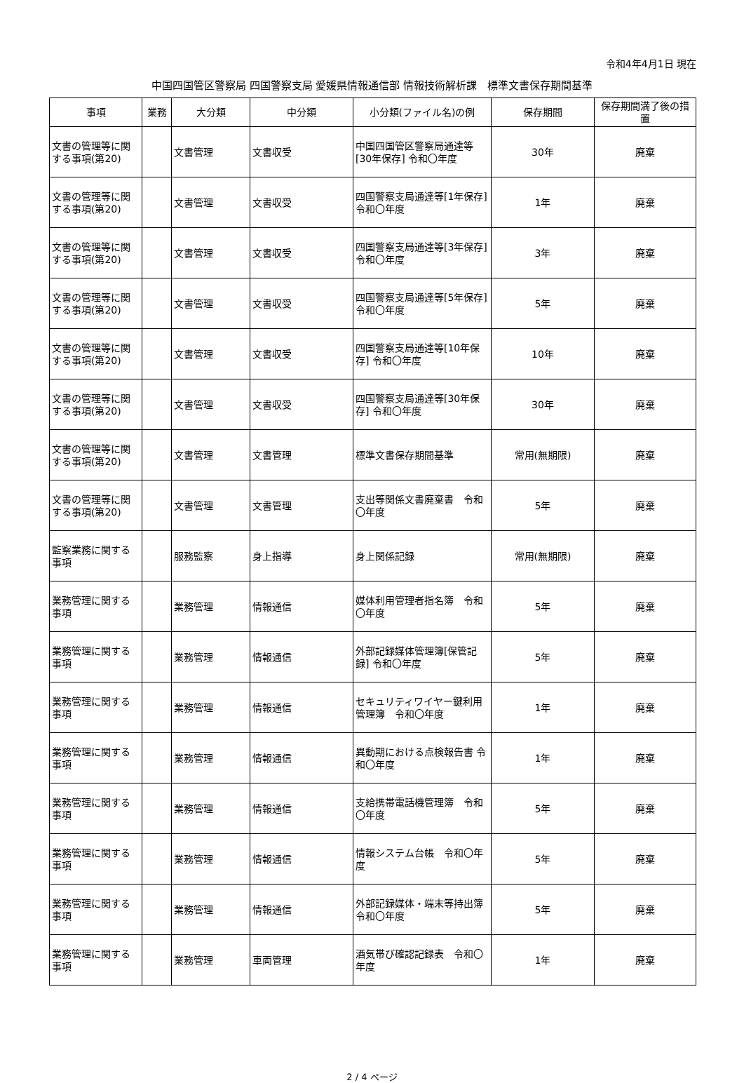令和4年4月1日 現在
中国四国管区警察局 四国警察支局 愛媛県情報通信部 情報技術解析課　標準文書保存期間基準
| 事項 | 業務 | 大分類 | 中分類 | 小分類(ファイル名)の例 | 保存期間 | 保存期間満了後の措置 |
| --- | --- | --- | --- | --- | --- | --- |
| 文書の管理等に関する事項(第20) | | 文書管理 | 文書収受 | 中国四国管区警察局通達等[30年保存] 令和〇年度 | 30年 | 廃棄 |
| 文書の管理等に関する事項(第20) | | 文書管理 | 文書収受 | 四国警察支局通達等[1年保存] 令和〇年度 | 1年 | 廃棄 |
| 文書の管理等に関する事項(第20) | | 文書管理 | 文書収受 | 四国警察支局通達等[3年保存] 令和〇年度 | 3年 | 廃棄 |
| 文書の管理等に関する事項(第20) | | 文書管理 | 文書収受 | 四国警察支局通達等[5年保存] 令和〇年度 | 5年 | 廃棄 |
| 文書の管理等に関する事項(第20) | | 文書管理 | 文書収受 | 四国警察支局通達等[10年保存] 令和〇年度 | 10年 | 廃棄 |
| 文書の管理等に関する事項(第20) | | 文書管理 | 文書収受 | 四国警察支局通達等[30年保存] 令和〇年度 | 30年 | 廃棄 |
| 文書の管理等に関する事項(第20) | | 文書管理 | 文書管理 | 標準文書保存期間基準 | 常用(無期限) | 廃棄 |
| 文書の管理等に関する事項(第20) | | 文書管理 | 文書管理 | 支出等関係文書廃棄書 令和〇年度 | 5年 | 廃棄 |
| 監察業務に関する事項 | | 服務監察 | 身上指導 | 身上関係記録 | 常用(無期限) | 廃棄 |
| 業務管理に関する事項 | | 業務管理 | 情報通信 | 媒体利用管理者指名簿 令和〇年度 | 5年 | 廃棄 |
| 業務管理に関する事項 | | 業務管理 | 情報通信 | 外部記録媒体管理簿[保管記録] 令和〇年度 | 5年 | 廃棄 |
| 業務管理に関する事項 | | 業務管理 | 情報通信 | セキュリティワイヤー鍵利用管理簿 令和〇年度 | 1年 | 廃棄 |
| 業務管理に関する事項 | | 業務管理 | 情報通信 | 異動期における点検報告書 令和〇年度 | 1年 | 廃棄 |
| 業務管理に関する事項 | | 業務管理 | 情報通信 | 支給携帯電話機管理簿 令和〇年度 | 5年 | 廃棄 |
| 業務管理に関する事項 | | 業務管理 | 情報通信 | 情報システム台帳 令和〇年度 | 5年 | 廃棄 |
| 業務管理に関する事項 | | 業務管理 | 情報通信 | 外部記録媒体・端末等持出簿 令和〇年度 | 5年 | 廃棄 |
| 業務管理に関する事項 | | 業務管理 | 車両管理 | 酒気帯び確認記録表 令和〇年度 | 1年 | 廃棄 |
2 / 4 ページ